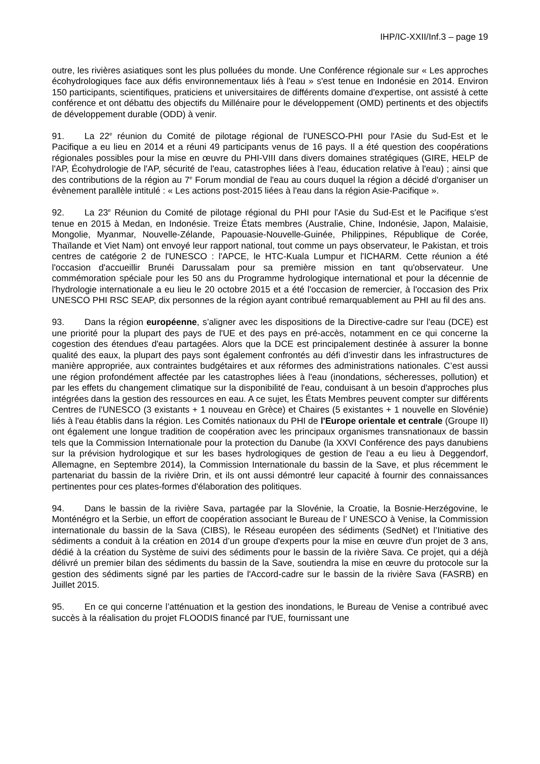IHP/IC-XXII/Inf.3 – page 19
outre, les rivières asiatiques sont les plus polluées du monde. Une Conférence régionale sur « Les approches écohydrologiques face aux défis environnementaux liés à l'eau » s'est tenue en Indonésie en 2014. Environ 150 participants, scientifiques, praticiens et universitaires de différents domaine d'expertise, ont assisté à cette conférence et ont débattu des objectifs du Millénaire pour le développement (OMD) pertinents et des objectifs de développement durable (ODD) à venir.
91. La 22<sup>e</sup> réunion du Comité de pilotage régional de l'UNESCO-PHI pour l'Asie du Sud-Est et le Pacifique a eu lieu en 2014 et a réuni 49 participants venus de 16 pays. Il a été question des coopérations régionales possibles pour la mise en œuvre du PHI-VIII dans divers domaines stratégiques (GIRE, HELP de l'AP, Écohydrologie de l'AP, sécurité de l'eau, catastrophes liées à l'eau, éducation relative à l'eau) ; ainsi que des contributions de la région au 7<sup>e</sup> Forum mondial de l'eau au cours duquel la région a décidé d'organiser un évènement parallèle intitulé : « Les actions post-2015 liées à l'eau dans la région Asie-Pacifique ».
92. La 23<sup>e</sup> Réunion du Comité de pilotage régional du PHI pour l'Asie du Sud-Est et le Pacifique s'est tenue en 2015 à Medan, en Indonésie. Treize États membres (Australie, Chine, Indonésie, Japon, Malaisie, Mongolie, Myanmar, Nouvelle-Zélande, Papouasie-Nouvelle-Guinée, Philippines, République de Corée, Thaïlande et Viet Nam) ont envoyé leur rapport national, tout comme un pays observateur, le Pakistan, et trois centres de catégorie 2 de l'UNESCO : l'APCE, le HTC-Kuala Lumpur et l'ICHARM. Cette réunion a été l'occasion d'accueillir Brunéi Darussalam pour sa première mission en tant qu'observateur. Une commémoration spéciale pour les 50 ans du Programme hydrologique international et pour la décennie de l'hydrologie internationale a eu lieu le 20 octobre 2015 et a été l'occasion de remercier, à l'occasion des Prix UNESCO PHI RSC SEAP, dix personnes de la région ayant contribué remarquablement au PHI au fil des ans.
93. Dans la région européenne, s’aligner avec les dispositions de la Directive-cadre sur l'eau (DCE) est une priorité pour la plupart des pays de l'UE et des pays en pré-accès, notamment en ce qui concerne la cogestion des étendues d'eau partagées. Alors que la DCE est principalement destinée à assurer la bonne qualité des eaux, la plupart des pays sont également confrontés au défi d’investir dans les infrastructures de manière appropriée, aux contraintes budgétaires et aux réformes des administrations nationales. C’est aussi une région profondément affectée par les catastrophes liées à l'eau (inondations, sécheresses, pollution) et par les effets du changement climatique sur la disponibilité de l'eau, conduisant à un besoin d'approches plus intégrées dans la gestion des ressources en eau. A ce sujet, les États Membres peuvent compter sur différents Centres de l'UNESCO (3 existants + 1 nouveau en Grèce) et Chaires (5 existantes + 1 nouvelle en Slovénie) liés à l'eau établis dans la région. Les Comités nationaux du PHI de l'Europe orientale et centrale (Groupe II) ont également une longue tradition de coopération avec les principaux organismes transnationaux de bassin tels que la Commission Internationale pour la protection du Danube (la XXVI Conférence des pays danubiens sur la prévision hydrologique et sur les bases hydrologiques de gestion de l'eau a eu lieu à Deggendorf, Allemagne, en Septembre 2014), la Commission Internationale du bassin de la Save, et plus récemment le partenariat du bassin de la rivière Drin, et ils ont aussi démontré leur capacité à fournir des connaissances pertinentes pour ces plates-formes d'élaboration des politiques.
94. Dans le bassin de la rivière Sava, partagée par la Slovénie, la Croatie, la Bosnie-Herzégovine, le Monténégro et la Serbie, un effort de coopération associant le Bureau de l’ UNESCO à Venise, la Commission internationale du bassin de la Sava (CIBS), le Réseau européen des sédiments (SedNet) et l’Initiative des sédiments a conduit à la création en 2014 d’un groupe d'experts pour la mise en œuvre d'un projet de 3 ans, dédié à la création du Système de suivi des sédiments pour le bassin de la rivière Sava. Ce projet, qui a déjà délivré un premier bilan des sédiments du bassin de la Save, soutiendra la mise en œuvre du protocole sur la gestion des sédiments signé par les parties de l'Accord-cadre sur le bassin de la rivière Sava (FASRB) en Juillet 2015.
95. En ce qui concerne l’atténuation et la gestion des inondations, le Bureau de Venise a contribué avec succès à la réalisation du projet FLOODIS financé par l'UE, fournissant une